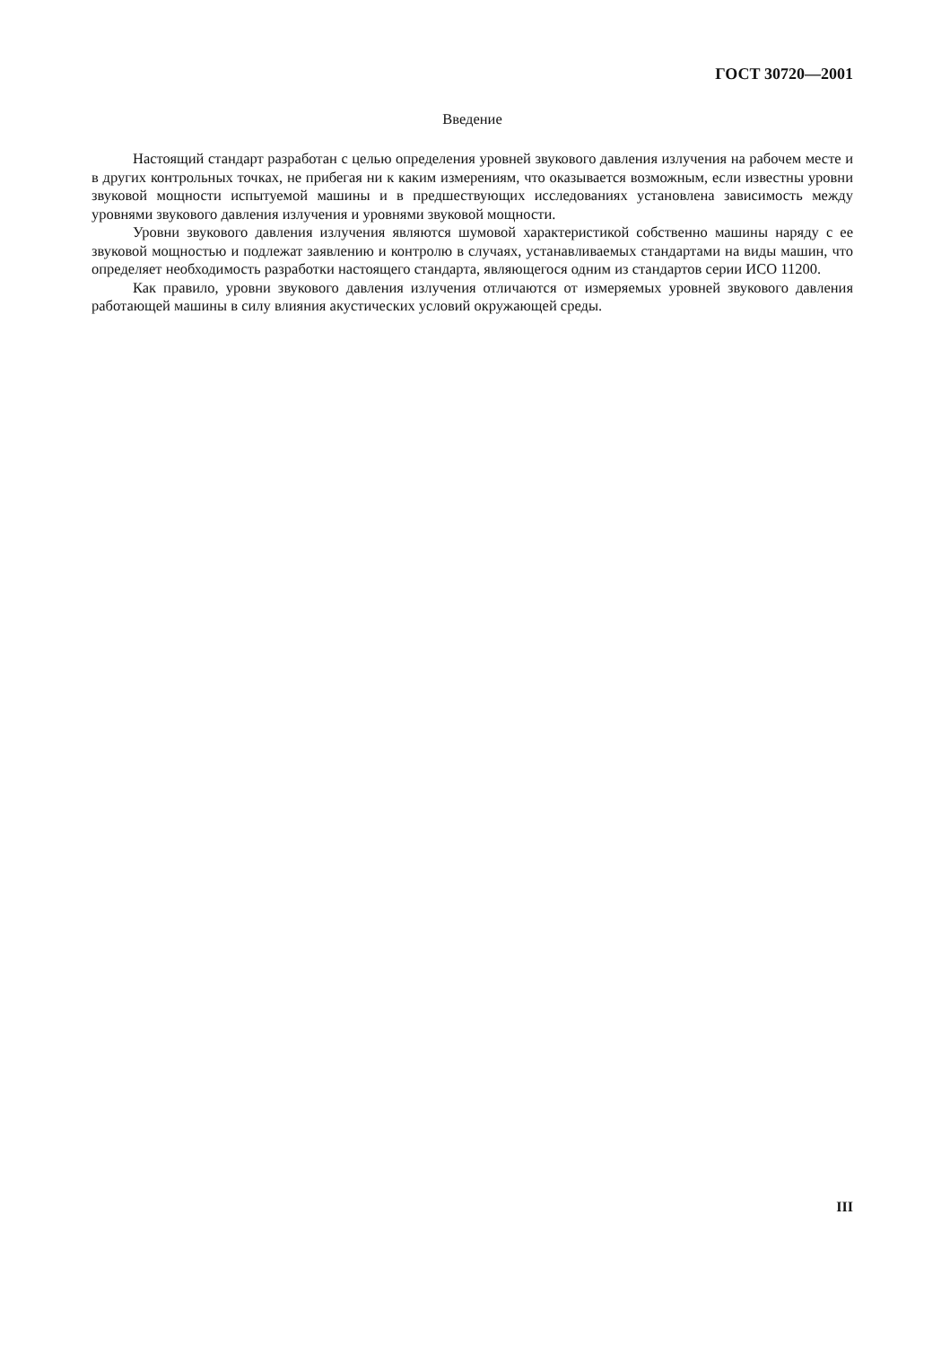ГОСТ 30720—2001
Введение
Настоящий стандарт разработан с целью определения уровней звукового давления излучения на рабочем месте и в других контрольных точках, не прибегая ни к каким измерениям, что оказывается возможным, если известны уровни звуковой мощности испытуемой машины и в предшествующих исследованиях установлена зависимость между уровнями звукового давления излучения и уровнями звуковой мощности.
Уровни звукового давления излучения являются шумовой характеристикой собственно машины наряду с ее звуковой мощностью и подлежат заявлению и контролю в случаях, устанавливаемых стандартами на виды машин, что определяет необходимость разработки настоящего стандарта, являющегося одним из стандартов серии ИСО 11200.
Как правило, уровни звукового давления излучения отличаются от измеряемых уровней звукового давления работающей машины в силу влияния акустических условий окружающей среды.
III